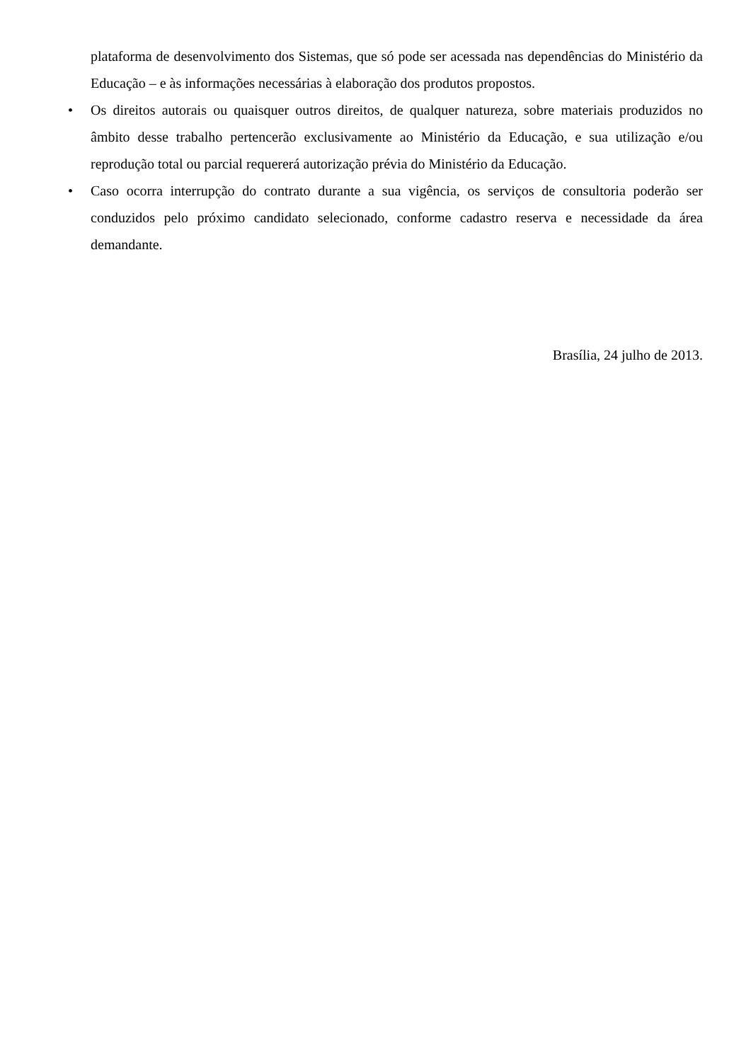plataforma de desenvolvimento dos Sistemas, que só pode ser acessada nas dependências do Ministério da Educação – e às informações necessárias à elaboração dos produtos propostos.
•
Os direitos autorais ou quaisquer outros direitos, de qualquer natureza, sobre materiais produzidos no âmbito desse trabalho pertencerão exclusivamente ao Ministério da Educação, e sua utilização e/ou reprodução total ou parcial requererá autorização prévia do Ministério da Educação.
•
Caso ocorra interrupção do contrato durante a sua vigência, os serviços de consultoria poderão ser conduzidos pelo próximo candidato selecionado, conforme cadastro reserva e necessidade da área demandante.
Brasília, 24 julho de 2013.